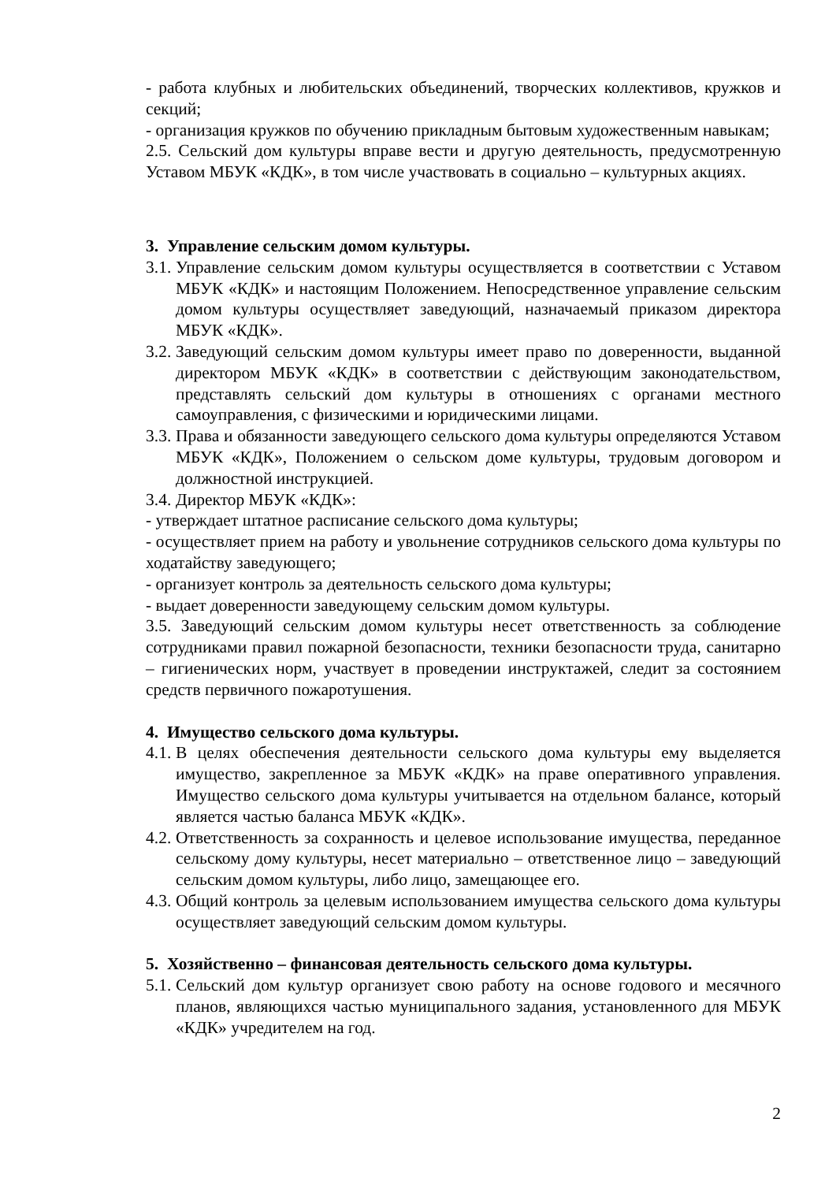- работа клубных и любительских объединений, творческих коллективов, кружков и секций;
- организация кружков по обучению прикладным бытовым художественным навыкам;
2.5. Сельский дом культуры вправе вести и другую деятельность, предусмотренную Уставом МБУК «КДК», в том числе участвовать в социально – культурных акциях.
3. Управление сельским домом культуры.
3.1. Управление сельским домом культуры осуществляется в соответствии с Уставом МБУК «КДК» и настоящим Положением. Непосредственное управление сельским домом культуры осуществляет заведующий, назначаемый приказом директора МБУК «КДК».
3.2. Заведующий сельским домом культуры имеет право по доверенности, выданной директором МБУК «КДК» в соответствии с действующим законодательством, представлять сельский дом культуры в отношениях с органами местного самоуправления, с физическими и юридическими лицами.
3.3. Права и обязанности заведующего сельского дома культуры определяются Уставом МБУК «КДК», Положением о сельском доме культуры, трудовым договором и должностной инструкцией.
3.4. Директор МБУК «КДК»:
- утверждает штатное расписание сельского дома культуры;
- осуществляет прием на работу и увольнение сотрудников сельского дома культуры по ходатайству заведующего;
- организует контроль за деятельность сельского дома культуры;
- выдает доверенности заведующему сельским домом культуры.
3.5. Заведующий сельским домом культуры несет ответственность за соблюдение сотрудниками правил пожарной безопасности, техники безопасности труда, санитарно – гигиенических норм, участвует в проведении инструктажей, следит за состоянием средств первичного пожаротушения.
4. Имущество сельского дома культуры.
4.1. В целях обеспечения деятельности сельского дома культуры ему выделяется имущество, закрепленное за МБУК «КДК» на праве оперативного управления. Имущество сельского дома культуры учитывается на отдельном балансе, который является частью баланса МБУК «КДК».
4.2. Ответственность за сохранность и целевое использование имущества, переданное сельскому дому культуры, несет материально – ответственное лицо – заведующий сельским домом культуры, либо лицо, замещающее его.
4.3. Общий контроль за целевым использованием имущества сельского дома культуры осуществляет заведующий сельским домом культуры.
5. Хозяйственно – финансовая деятельность сельского дома культуры.
5.1. Сельский дом культур организует свою работу на основе годового и месячного планов, являющихся частью муниципального задания, установленного для МБУК «КДК» учредителем на год.
2